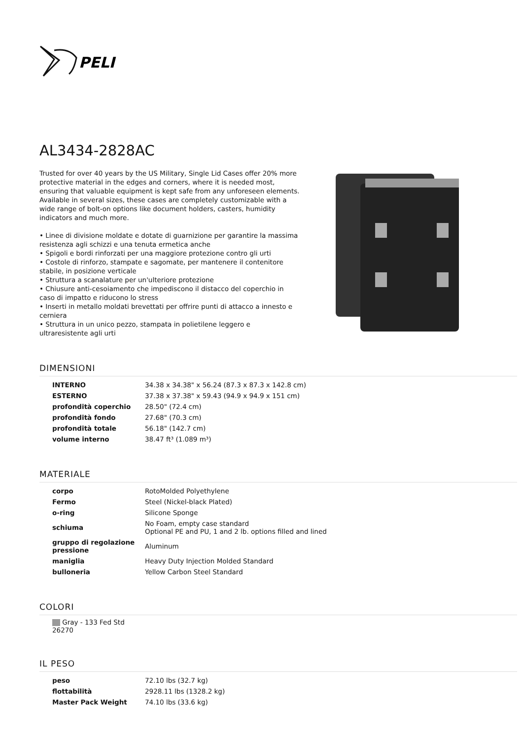PELI
AL3434-2828AC
Trusted for over 40 years by the US Military, Single Lid Cases offer 20% more protective material in the edges and corners, where it is needed most, ensuring that valuable equipment is kept safe from any unforeseen elements. Available in several sizes, these cases are completely customizable with a wide range of bolt-on options like document holders, casters, humidity indicators and much more.
• Linee di divisione moldate e dotate di guarnizione per garantire la massima resistenza agli schizzi e una tenuta ermetica anche
• Spigoli e bordi rinforzati per una maggiore protezione contro gli urti
• Costole di rinforzo, stampate e sagomate, per mantenere il contenitore stabile, in posizione verticale
• Struttura a scanalature per un'ulteriore protezione
• Chiusure anti-cesoiamento che impediscono il distacco del coperchio in caso di impatto e riducono lo stress
• Inserti in metallo moldati brevettati per offrire punti di attacco a innesto e cerniera
• Struttura in un unico pezzo, stampata in polietilene leggero e ultraresistente agli urti
DIMENSIONI
| INTERNO | 34.38 x 34.38" x 56.24 (87.3 x 87.3 x 142.8 cm) |
| ESTERNO | 37.38 x 37.38" x 59.43 (94.9 x 94.9 x 151 cm) |
| profondità coperchio | 28.50" (72.4 cm) |
| profondità fondo | 27.68" (70.3 cm) |
| profondità totale | 56.18" (142.7 cm) |
| volume interno | 38.47 ft³ (1.089 m³) |
MATERIALE
| corpo | RotoMolded Polyethylene |
| Fermo | Steel (Nickel-black Plated) |
| o-ring | Silicone Sponge |
| schiuma | No Foam, empty case standard Optional PE and PU, 1 and 2 lb. options filled and lined |
| gruppo di regolazione pressione | Aluminum |
| maniglia | Heavy Duty Injection Molded Standard |
| bulloneria | Yellow Carbon Steel Standard |
COLORI
Gray - 133 Fed Std 26270
IL PESO
| peso | 72.10 lbs (32.7 kg) |
| flottabilità | 2928.11 lbs (1328.2 kg) |
| Master Pack Weight | 74.10 lbs (33.6 kg) |